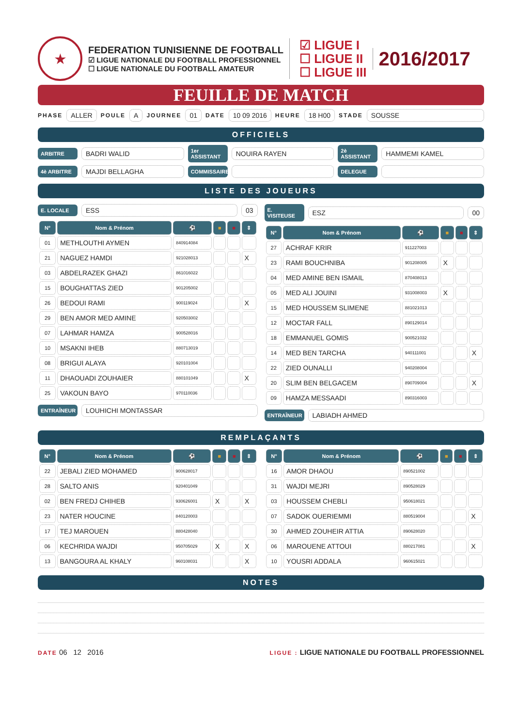★
FEDERATION TUNISIENNE DE FOOTBALL
☑ LIGUE NATIONALE DU FOOTBALL PROFESSIONNEL
☐ LIGUE NATIONALE DU FOOTBALL AMATEUR
☑ LIGUE I
☐ LIGUE II
☐ LIGUE III
2016/2017
FEUILLE DE MATCH
PHASE ALLER POULE A JOURNEE 01 DATE 10 09 2016 HEURE 18 H00 STADE SOUSSE
OFFICIELS
ARBITRE BADRI WALID 1er ASSISTANT NOUIRA RAYEN 2è ASSISTANT HAMMEMI KAMEL
4è ARBITRE MAJDI BELLAGHA COMMISSAIRE DELEGUE
LISTE DES JOUEURS
E. LOCALE ESS 03
| N° | Nom & Prénom | ⚽ | ■ | ■ | ⇕ |
| --- | --- | --- | --- | --- | --- |
| 01 | METHLOUTHI AYMEN | 840914084 | | | |
| 21 | NAGUEZ HAMDI | 921028013 | | | X |
| 03 | ABDELRAZEK GHAZI | 861016022 | | | |
| 15 | BOUGHATTAS ZIED | 901205002 | | | |
| 26 | BEDOUI RAMI | 900119024 | | | X |
| 29 | BEN AMOR MED AMINE | 920503002 | | | |
| 07 | LAHMAR HAMZA | 900528016 | | | |
| 10 | MSAKNI IHEB | 880713019 | | | |
| 08 | BRIGUI ALAYA | 920101004 | | | |
| 11 | DHAOUADI ZOUHAIER | 880101049 | | | X |
| 25 | VAKOUN BAYO | 970110036 | | | |
ENTRAÎNEUR LOUHICHI MONTASSAR
E. VISITEUSE ESZ 00
| N° | Nom & Prénom | ⚽ | ■ | ■ | ⇕ |
| --- | --- | --- | --- | --- | --- |
| 27 | ACHRAF KRIR | 911227003 | | | |
| 23 | RAMI BOUCHNIBA | 901208005 | X | | |
| 04 | MED AMINE BEN ISMAIL | 870408013 | | | |
| 05 | MED ALI JOUINI | 931008003 | X | | |
| 15 | MED HOUSSEM SLIMENE | 881021013 | | | |
| 12 | MOCTAR FALL | 890129014 | | | |
| 18 | EMMANUEL GOMIS | 900521032 | | | |
| 14 | MED BEN TARCHA | 940111001 | | | X |
| 22 | ZIED OUNALLI | 940208004 | | | |
| 20 | SLIM BEN BELGACEM | 890709004 | | | X |
| 09 | HAMZA MESSAADI | 890316003 | | | |
ENTRAÎNEUR LABIADH AHMED
REMPLAÇANTS
| N° | Nom & Prénom | ⚽ | ■ | ■ | ⇕ |
| --- | --- | --- | --- | --- | --- |
| 22 | JEBALI ZIED MOHAMED | 900628017 | | | |
| 28 | SALTO ANIS | 920401049 | | | |
| 02 | BEN FREDJ CHIHEB | 930626001 | X | | X |
| 23 | NATER HOUCINE | 840120003 | | | |
| 17 | TEJ MAROUEN | 880428040 | | | |
| 06 | KECHRIDA WAJDI | 950705029 | X | | X |
| 13 | BANGOURA AL KHALY | 960108031 | | | X |
| N° | Nom & Prénom | ⚽ | ■ | ■ | ⇕ |
| --- | --- | --- | --- | --- | --- |
| 16 | AMOR DHAOU | 890521002 | | | |
| 31 | WAJDI MEJRI | 890528029 | | | |
| 03 | HOUSSEM CHEBLI | 950618021 | | | |
| 07 | SADOK OUERIEMMI | 880519004 | | | X |
| 30 | AHMED ZOUHEIR ATTIA | 890628020 | | | |
| 06 | MAROUENE ATTOUI | 880217081 | | | X |
| 10 | YOUSRI ADDALA | 960615021 | | | |
NOTES
DATE 06 12 2016
LIGUE : LIGUE NATIONALE DU FOOTBALL PROFESSIONNEL